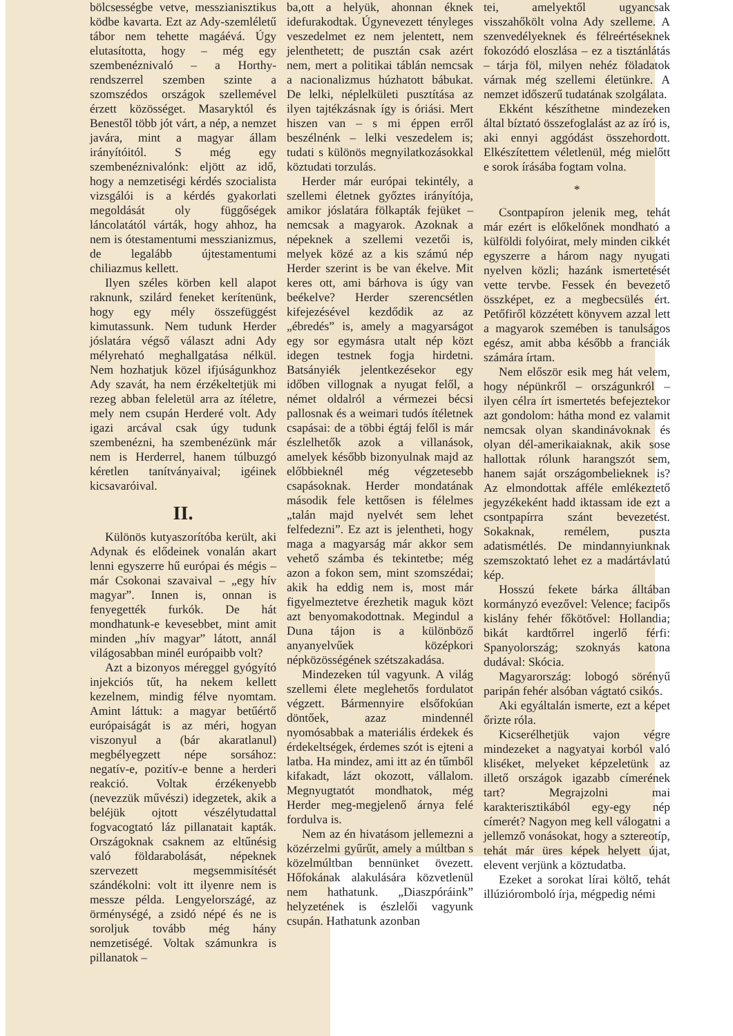bölcsességbe vetve, messzianisztikus ködbe kavarta. Ezt az Ady-szemléletű tábor nem tehette magáévá. Úgy elutasította, hogy – még egy szembenéznivaló – a Horthy-rendszerrel szemben szinte a szomszédos országok szellemével érzett közösséget. Masaryktól és Benestől több jót várt, a nép, a nemzet javára, mint a magyar állam irányítóitól. S még egy szembenéznivalónk: eljött az idő, hogy a nemzetiségi kérdés szocialista vizsgálói is a kérdés gyakorlati megoldását oly függőségek láncolatától várták, hogy ahhoz, ha nem is ótestamentumi messzianizmus, de legalább újtestamentumi chiliazmus kellett.
Ilyen széles körben kell alapot raknunk, szilárd feneket kerítenünk, hogy egy mély összefüggést kimutassunk. Nem tudunk Herder jóslatára végső választ adni Ady mélyreható meghallgatása nélkül. Nem hozhatjuk közel ifjúságunkhoz Ady szavát, ha nem érzékeltetjük mi rezeg abban feleletül arra az ítéletre, mely nem csupán Herderé volt. Ady igazi arcával csak úgy tudunk szembenézni, ha szembenézünk már nem is Herderrel, hanem túlbuzgó kéretlen tanítványaival; igéinek kicsavaróival.
II.
Különös kutyaszorítóba került, aki Adynak és elődeinek vonalán akart lenni egyszerre hű európai és mégis – már Csokonai szavaival – „egy hív magyar”. Innen is, onnan is fenyegették furkók. De hát mondhatunk-e kevesebbet, mint amit minden „hív magyar” látott, annál világosabban minél európaibb volt?
Azt a bizonyos méreggel gyógyító injekciós tűt, ha nekem kellett kezelnem, mindig félve nyomtam. Amint láttuk: a magyar betűértő európaiságát is az méri, hogyan viszonyul a (bár akaratlanul) megbélyegzett népe sorsához: negatív-e, pozitív-e benne a herderi reakció. Voltak érzékenyebb (nevezzük művészi) idegzetek, akik a beléjük ojtott vészélytudattal fogvacogtató láz pillanatait kapták. Országoknak csaknem az eltűnésig való földarabolását, népeknek szervezett megsemmisítését szándékolni: volt itt ilyenre nem is messze példa. Lengyelországé, az örménységé, a zsidó népé és ne is soroljuk tovább még hány nemzetiségé. Voltak számunkra is pillanatok –
ba,ott a helyük, ahonnan éknek idefurakodtak. Úgynevezett tényleges veszedelmet ez nem jelentett, nem jelenthetett; de pusztán csak azért nem, mert a politikai táblán nemcsak a nacionalizmus húzhatott bábukat. De lelki, néplelkületi pusztítása az ilyen tajtékzásnak így is óriási. Mert hiszen van – s mi éppen erről beszélnénk – lelki veszedelem is; tudati s különös megnyilatkozásokkal köztudati torzulás.
Herder már európai tekintély, a szellemi életnek győztes irányítója, amikor jóslatára fölkapták fejüket – nemcsak a magyarok. Azoknak a népeknek a szellemi vezetői is, melyek közé az a kis számú nép Herder szerint is be van ékelve. Mit keres ott, ami bárhova is úgy van beékelve? Herder szerencsétlen kifejezésével kezdődik az az „ébredés” is, amely a magyarságot egy sor egymásra utalt nép közt idegen testnek fogja hirdetni. Batsányiék jelentkezésekor egy időben villognak a nyugat felől, a német oldalról a vérmezei bécsi pallosnak és a weimari tudós ítéletnek csapásai: de a többi égtáj felől is már észlelhetők azok a villanások, amelyek később bizonyulnak majd az előbbieknél még végzetesebb csapásoknak. Herder mondatának második fele kettősen is félelmes „talán majd nyelvét sem lehet felfedezni”. Ez azt is jelentheti, hogy maga a magyarság már akkor sem vehető számba és tekintetbe; még azon a fokon sem, mint szomszédai; akik ha eddig nem is, most már figyelmeztetve érezhetik maguk közt azt benyomakodottnak. Megindul a Duna tájon is a különböző anyanyelvűek középkori népközösségének szétszakadása.
Mindezeken túl vagyunk. A világ szellemi élete meglehetős fordulatot végzett. Bármennyire elsőfokúan döntőek, azaz mindennél nyomósabbak a materiális érdekek és érdekeltségek, érdemes szót is ejteni a latba. Ha mindez, ami itt az én tűmből kifakadt, lázt okozott, vállalom. Megnyugtatót mondhatok, még Herder meg-megjelenő árnya felé fordulva is.
Nem az én hivatásom jellemezni a közérzelmi gyűrűt, amely a múltban s közelmúltban bennünket övezett. Hőfokának alakulására közvetlenül nem hathatunk. „Diaszpóráink” helyzetének is észlelői vagyunk csupán. Hathatunk azonban
tei, amelyektől ugyancsak visszahőkölt volna Ady szelleme. A szenvedélyeknek és félreértéseknek fokozódó eloszlása – ez a tisztánlátás – tárja föl, milyen nehéz föladatok várnak még szellemi életünkre. A nemzet időszerű tudatának szolgálata.
Ekként készíthetne mindezeken által bíztató összefoglalást az az író is, aki ennyi aggódást összehordott. Elkészítettem véletlenül, még mielőtt e sorok írásába fogtam volna.
*
Csontpapíron jelenik meg, tehát már ezért is előkelőnek mondható a külföldi folyóirat, mely minden cikkét egyszerre a három nagy nyugati nyelven közli; hazánk ismertetését vette tervbe. Fessek én bevezető összképet, ez a megbecsülés ért. Petőfiről közzétett könyvem azzal lett a magyarok szemében is tanulságos egész, amit abba később a franciák számára írtam.
Nem először esik meg hát velem, hogy népünkről – országunkról – ilyen célra írt ismertetés befejeztekor azt gondolom: hátha mond ez valamit nemcsak olyan skandinávoknak és olyan dél-amerikaiaknak, akik sose hallottak rólunk harangszót sem, hanem saját országombelieknek is? Az elmondottak afféle emlékeztető jegyzékeként hadd iktassam ide ezt a csontpapírra szánt bevezetést. Sokaknak, remélem, puszta adatismétlés. De mindannyiunknak szemszoktató lehet ez a madártávlatú kép.
Hosszú fekete bárka álltában kormányzó evezővel: Velence; facipős kislány fehér főkötővel: Hollandia; bikát kardtőrrel ingerlő férfi: Spanyolország; szoknyás katona dudával: Skócia.
Magyarország: lobogó sörényű paripán fehér alsóban vágtató csikós.
Aki egyáltalán ismerte, ezt a képet őrizte róla.
Kicserélhetjük vajon végre mindezeket a nagyatyai korból való kliséket, melyeket képzeletünk az illető országok igazabb címerének tart? Megrajzolni mai karakterisztikából egy-egy nép címerét? Nagyon meg kell válogatni a jellemző vonásokat, hogy a sztereotíp, tehát már üres képek helyett újat, elevent verjünk a köztudatba.
Ezeket a sorokat lírai költő, tehát illúzióromboló írja, mégpedig némi